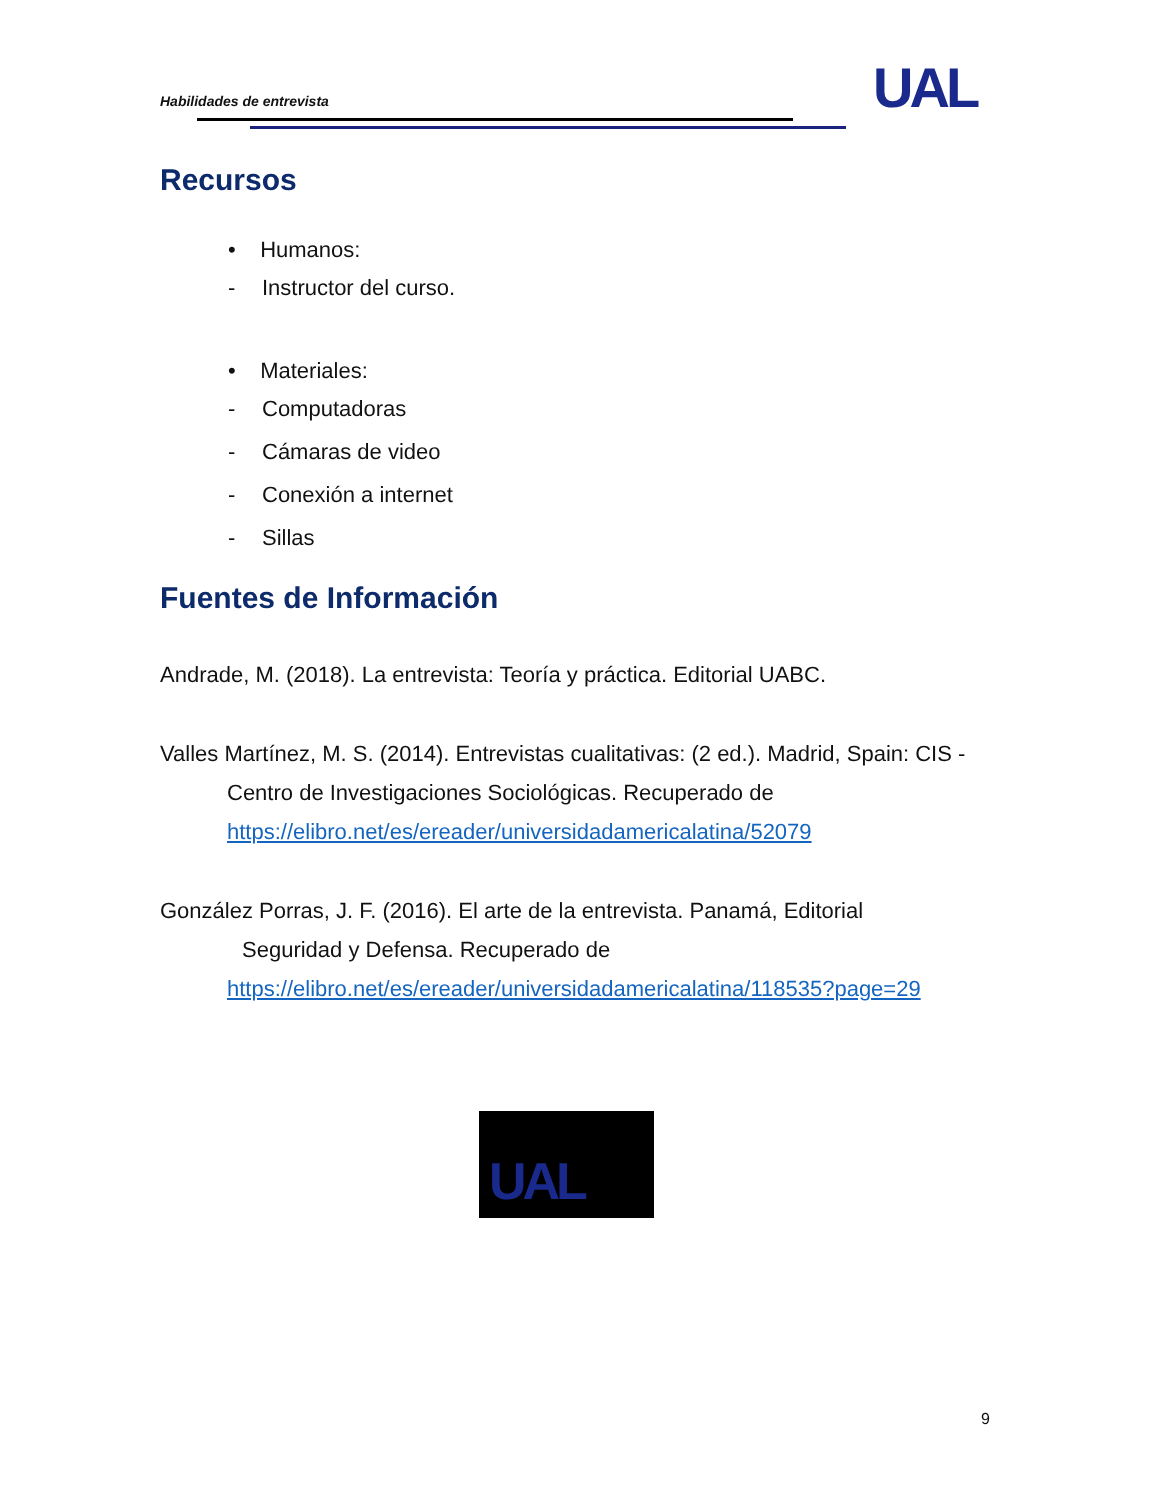Habilidades de entrevista UAL
Recursos
• Humanos:
- Instructor del curso.
• Materiales:
- Computadoras
- Cámaras de video
- Conexión a internet
- Sillas
Fuentes de Información
Andrade, M. (2018). La entrevista: Teoría y práctica. Editorial UABC.
Valles Martínez, M. S. (2014). Entrevistas cualitativas: (2 ed.). Madrid, Spain: CIS -
Centro de Investigaciones Sociológicas. Recuperado de
https://elibro.net/es/ereader/universidadamericalatina/52079
González Porras, J. F. (2016). El arte de la entrevista. Panamá, Editorial
Seguridad y Defensa. Recuperado de
https://elibro.net/es/ereader/universidadamericalatina/118535?page=29
UAL
9